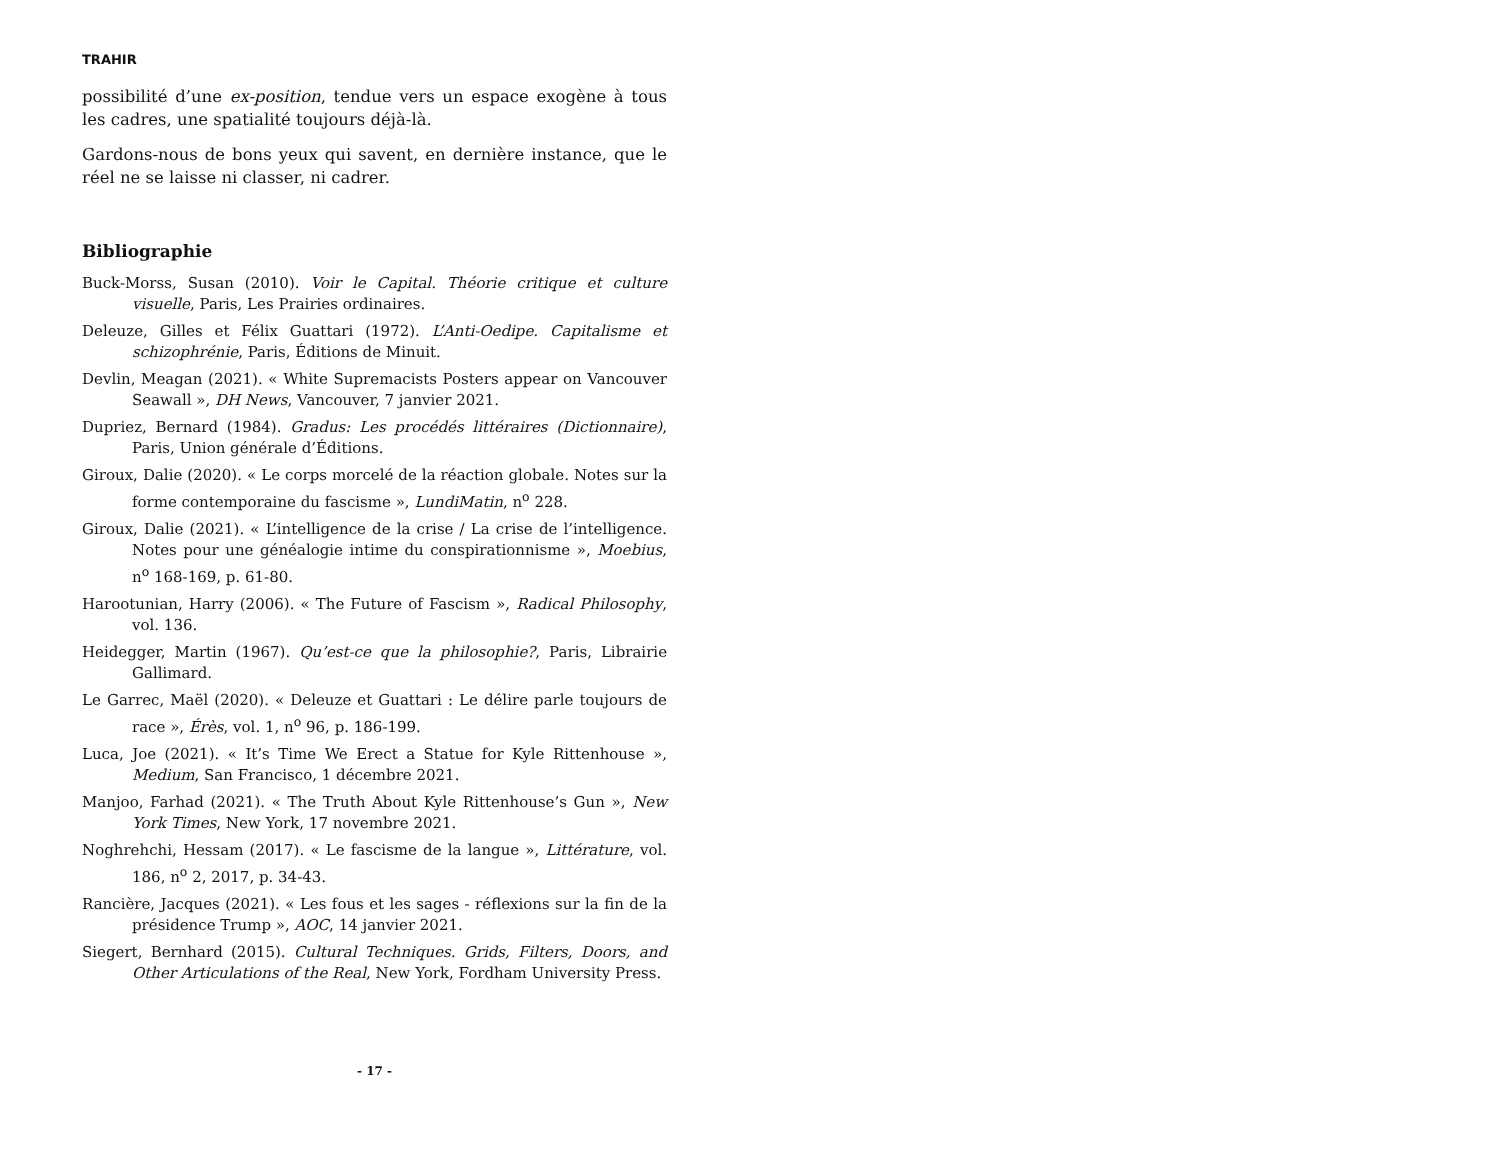TRAHIR
possibilité d’une ex-position, tendue vers un espace exogène à tous les cadres, une spatialité toujours déjà-là.
Gardons-nous de bons yeux qui savent, en dernière instance, que le réel ne se laisse ni classer, ni cadrer.
Bibliographie
Buck-Morss, Susan (2010). Voir le Capital. Théorie critique et culture visuelle, Paris, Les Prairies ordinaires.
Deleuze, Gilles et Félix Guattari (1972). L’Anti-Oedipe. Capitalisme et schizophrénie, Paris, Éditions de Minuit.
Devlin, Meagan (2021). « White Supremacists Posters appear on Vancouver Seawall », DH News, Vancouver, 7 janvier 2021.
Dupriez, Bernard (1984). Gradus: Les procédés littéraires (Dictionnaire), Paris, Union générale d’Éditions.
Giroux, Dalie (2020). « Le corps morcelé de la réaction globale. Notes sur la forme contemporaine du fascisme », LundiMatin, n<sup>o</sup> 228.
Giroux, Dalie (2021). « L’intelligence de la crise / La crise de l’intelligence. Notes pour une généalogie intime du conspirationnisme », Moebius, n<sup>o</sup> 168-169, p. 61-80.
Harootunian, Harry (2006). « The Future of Fascism », Radical Philosophy, vol. 136.
Heidegger, Martin (1967). Qu’est-ce que la philosophie?, Paris, Librairie Gallimard.
Le Garrec, Maël (2020). « Deleuze et Guattari : Le délire parle toujours de race », Érès, vol. 1, n<sup>o</sup> 96, p. 186-199.
Luca, Joe (2021). « It’s Time We Erect a Statue for Kyle Rittenhouse », Medium, San Francisco, 1 décembre 2021.
Manjoo, Farhad (2021). « The Truth About Kyle Rittenhouse’s Gun », New York Times, New York, 17 novembre 2021.
Noghrehchi, Hessam (2017). « Le fascisme de la langue », Littérature, vol. 186, n<sup>o</sup> 2, 2017, p. 34-43.
Rancière, Jacques (2021). « Les fous et les sages - réflexions sur la fin de la présidence Trump », AOC, 14 janvier 2021.
Siegert, Bernhard (2015). Cultural Techniques. Grids, Filters, Doors, and Other Articulations of the Real, New York, Fordham University Press.
- 17 -